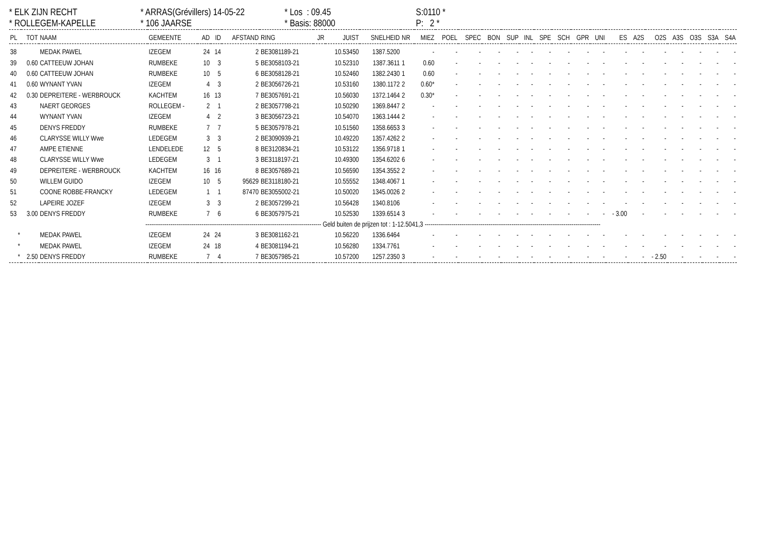* ELK ZIJN RECHT
* ARRAS(Grévillers) 14-05-22
* Los : 09.45
S:0110 *
* ROLLEGEM-KAPELLE
* 106 JAARSE
* Basis: 88000
P: 2 *
| PL | TOT | NAAM | GEMEENTE | AD | ID | AFSTAND | RING | JR | JUIST | SNELHEID | NR | MIEZ | POEL | SPEC | BON | SUP | INL | SPE | SCH | GPR | UNI | ES | A2S | O2S | A3S | O3S | S3A | S4A |
| --- | --- | --- | --- | --- | --- | --- | --- | --- | --- | --- | --- | --- | --- | --- | --- | --- | --- | --- | --- | --- | --- | --- | --- | --- | --- | --- | --- | --- |
| 38 | | MEDAK PAWEL | IZEGEM | 24 | 14 | 2 | BE3081189-21 | | 10.53450 | 1387.5200 | | - | - | - | - | - | - | - | - | - | - | - | - | - | - | - | - | - |
| 39 | 0.60 | CATTEEUW JOHAN | RUMBEKE | 10 | 3 | 5 | BE3058103-21 | | 10.52310 | 1387.3611 | 1 | 0.60 | - | - | - | - | - | - | - | - | - | - | - | - | - | - | - | - |
| 40 | 0.60 | CATTEEUW JOHAN | RUMBEKE | 10 | 5 | 6 | BE3058128-21 | | 10.52460 | 1382.2430 | 1 | 0.60 | - | - | - | - | - | - | - | - | - | - | - | - | - | - | - | - |
| 41 | 0.60 | WYNANT YVAN | IZEGEM | 4 | 3 | 2 | BE3056726-21 | | 10.53160 | 1380.1172 | 2 | 0.60* | - | - | - | - | - | - | - | - | - | - | - | - | - | - | - | - |
| 42 | 0.30 | DEPREITERE - WERBROUCK | KACHTEM | 16 | 13 | 7 | BE3057691-21 | | 10.56030 | 1372.1464 | 2 | 0.30* | - | - | - | - | - | - | - | - | - | - | - | - | - | - | - | - |
| 43 | | NAERT GEORGES | ROLLEGEM - | 2 | 1 | 2 | BE3057798-21 | | 10.50290 | 1369.8447 | 2 | - | - | - | - | - | - | - | - | - | - | - | - | - | - | - | - | - |
| 44 | | WYNANT YVAN | IZEGEM | 4 | 2 | 3 | BE3056723-21 | | 10.54070 | 1363.1444 | 2 | - | - | - | - | - | - | - | - | - | - | - | - | - | - | - | - | - |
| 45 | | DENYS FREDDY | RUMBEKE | 7 | 7 | 5 | BE3057978-21 | | 10.51560 | 1358.6653 | 3 | - | - | - | - | - | - | - | - | - | - | - | - | - | - | - | - | - |
| 46 | | CLARYSSE WILLY Wwe | LEDEGEM | 3 | 3 | 2 | BE3090939-21 | | 10.49220 | 1357.4262 | 2 | - | - | - | - | - | - | - | - | - | - | - | - | - | - | - | - | - |
| 47 | | AMPE ETIENNE | LENDELEDE | 12 | 5 | 8 | BE3120834-21 | | 10.53122 | 1356.9718 | 1 | - | - | - | - | - | - | - | - | - | - | - | - | - | - | - | - | - |
| 48 | | CLARYSSE WILLY Wwe | LEDEGEM | 3 | 1 | 3 | BE3118197-21 | | 10.49300 | 1354.6202 | 6 | - | - | - | - | - | - | - | - | - | - | - | - | - | - | - | - | - |
| 49 | | DEPREITERE - WERBROUCK | KACHTEM | 16 | 16 | 8 | BE3057689-21 | | 10.56590 | 1354.3552 | 2 | - | - | - | - | - | - | - | - | - | - | - | - | - | - | - | - | - |
| 50 | | WILLEM GUIDO | IZEGEM | 10 | 5 | 95629 | BE3118180-21 | | 10.55552 | 1348.4067 | 1 | - | - | - | - | - | - | - | - | - | - | - | - | - | - | - | - | - |
| 51 | | COONE ROBBE-FRANCKY | LEDEGEM | 1 | 1 | 87470 | BE3055002-21 | | 10.50020 | 1345.0026 | 2 | - | - | - | - | - | - | - | - | - | - | - | - | - | - | - | - | - |
| 52 | | LAPEIRE JOZEF | IZEGEM | 3 | 3 | 2 | BE3057299-21 | | 10.56428 | 1340.8106 | | - | - | - | - | - | - | - | - | - | - | - | - | - | - | - | - | - |
| 53 | 3.00 | DENYS FREDDY | RUMBEKE | 7 | 6 | 6 | BE3057975-21 | | 10.52530 | 1339.6514 | 3 | - | - | - | - | - | - | - | - | - | - | - 3.00 | - | - | - | - | - | - |
| ------------------------------------------------------------------------------------------- Geld buiten de prijzen tot : 1-12.5041,3 ------------------------------------------------------------------------------------------- | | | | | | | | | | | | | | | | | | | | | | | | | | | | |
| * | | MEDAK PAWEL | IZEGEM | 24 | 24 | 3 | BE3081162-21 | | 10.56220 | 1336.6464 | | - | - | - | - | - | - | - | - | - | - | - | - | - | - | - | - | - |
| * | | MEDAK PAWEL | IZEGEM | 24 | 18 | 4 | BE3081194-21 | | 10.56280 | 1334.7761 | | - | - | - | - | - | - | - | - | - | - | - | - | - | - | - | - | - |
| * | 2.50 | DENYS FREDDY | RUMBEKE | 7 | 4 | 7 | BE3057985-21 | | 10.57200 | 1257.2350 | 3 | - | - | - | - | - | - | - | - | - | - | - | - | - 2.50 | - | - | - | - |